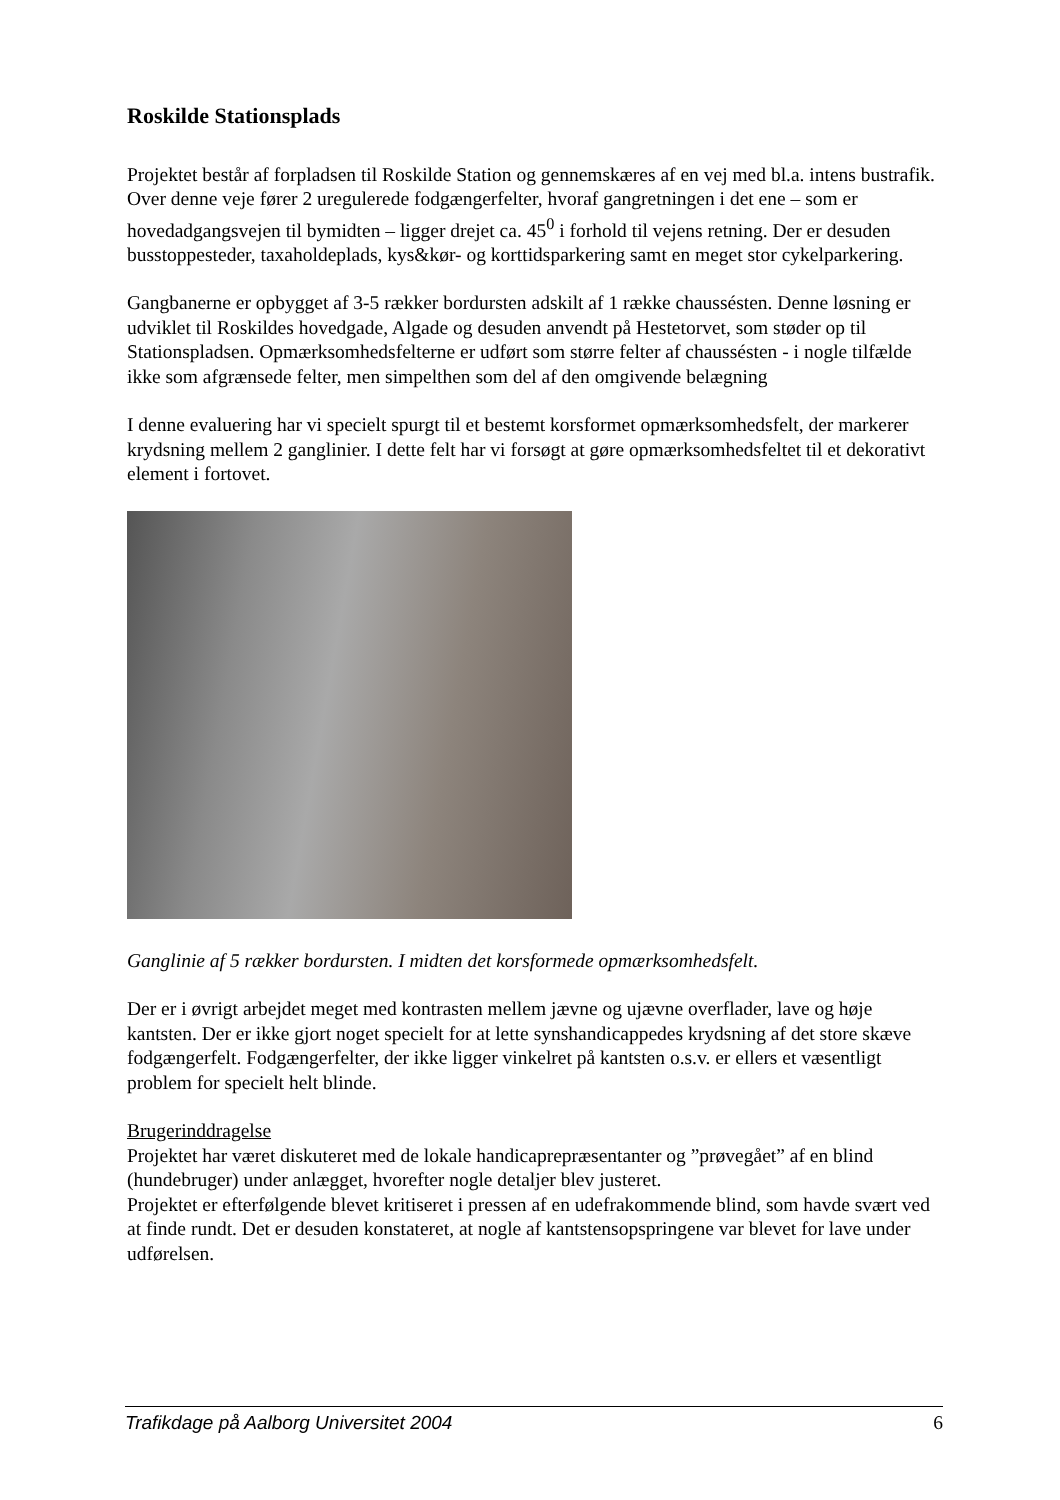Roskilde Stationsplads
Projektet består af forpladsen til Roskilde Station og gennemskæres af en vej med bl.a. intens bustrafik. Over denne veje fører 2 uregulerede fodgængerfelter, hvoraf gangretningen i det ene – som er hovedadgangsvejen til bymidten – ligger drejet ca. 45<sup>0</sup> i forhold til vejens retning. Der er desuden busstoppesteder, taxaholdeplads, kys&kør- og korttidsparkering samt en meget stor cykelparkering.
Gangbanerne er opbygget af 3-5 rækker bordursten adskilt af 1 række chaussésten. Denne løsning er udviklet til Roskildes hovedgade, Algade og desuden anvendt på Hestetorvet, som støder op til Stationspladsen. Opmærksomhedsfelterne er udført som større felter af chaussésten - i nogle tilfælde ikke som afgrænsede felter, men simpelthen som del af den omgivende belægning
I denne evaluering har vi specielt spurgt til et bestemt korsformet opmærksomhedsfelt, der markerer krydsning mellem 2 ganglinier. I dette felt har vi forsøgt at gøre opmærksomhedsfeltet til et dekorativt element i fortovet.
Ganglinie af 5 rækker bordursten. I midten det korsformede opmærksomhedsfelt.
Der er i øvrigt arbejdet meget med kontrasten mellem jævne og ujævne overflader, lave og høje kantsten. Der er ikke gjort noget specielt for at lette synshandicappedes krydsning af det store skæve fodgængerfelt. Fodgængerfelter, der ikke ligger vinkelret på kantsten o.s.v. er ellers et væsentligt problem for specielt helt blinde.
Brugerinddragelse
Projektet har været diskuteret med de lokale handicaprepræsentanter og ”prøvegået” af en blind (hundebruger) under anlægget, hvorefter nogle detaljer blev justeret.
Projektet er efterfølgende blevet kritiseret i pressen af en udefrakommende blind, som havde svært ved at finde rundt. Det er desuden konstateret, at nogle af kantstensopspringene var blevet for lave under udførelsen.
Trafikdage på Aalborg Universitet 2004 6